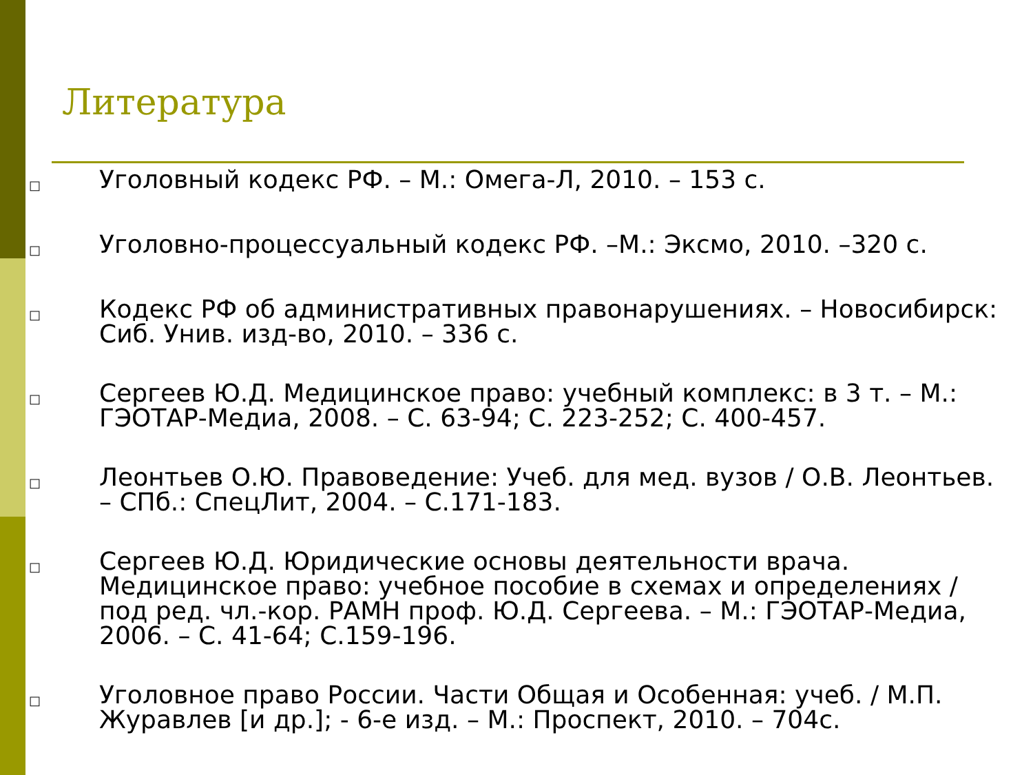Литература
□ Уголовный кодекс РФ. – М.: Омега-Л, 2010. – 153 с.
□ Уголовно-процессуальный кодекс РФ. –М.: Эксмо, 2010. –320 с.
□ Кодекс РФ об административных правонарушениях. – Новосибирск: Сиб. Унив. изд-во, 2010. – 336 с.
□ Сергеев Ю.Д. Медицинское право: учебный комплекс: в 3 т. – М.: ГЭОТАР-Медиа, 2008. – С. 63-94; С. 223-252; С. 400-457.
□ Леонтьев О.Ю. Правоведение: Учеб. для мед. вузов / О.В. Леонтьев. – СПб.: СпецЛит, 2004. – С.171-183.
□ Сергеев Ю.Д. Юридические основы деятельности врача. Медицинское право: учебное пособие в схемах и определениях / под ред. чл.-кор. РАМН проф. Ю.Д. Сергеева. – М.: ГЭОТАР-Медиа, 2006. – С. 41-64; С.159-196.
□ Уголовное право России. Части Общая и Особенная: учеб. / М.П. Журавлев [и др.]; - 6-е изд. – М.: Проспект, 2010. – 704с.